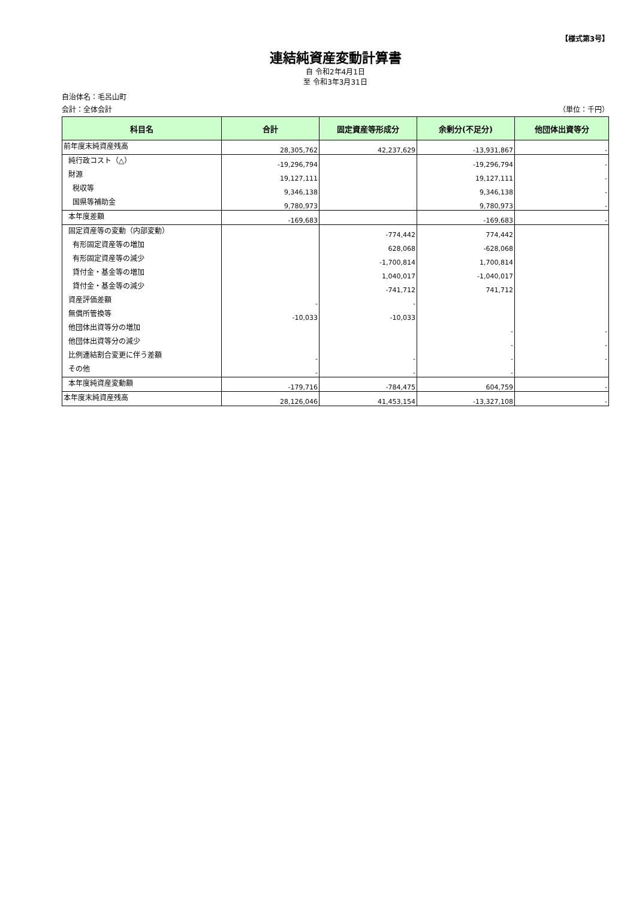【様式第3号】
連結純資産変動計算書
自 令和2年4月1日
至 令和3年3月31日
自治体名：毛呂山町
会計：全体会計 （単位：千円）
| 科目名 | 合計 | 固定資産等形成分 | 余剰分(不足分) | 他団体出資等分 |
| --- | --- | --- | --- | --- |
| 前年度末純資産残高 | 28,305,762 | 42,237,629 | -13,931,867 | - |
| 純行政コスト（△） | -19,296,794 | | -19,296,794 | - |
| 財源 | 19,127,111 | | 19,127,111 | - |
| 税収等 | 9,346,138 | | 9,346,138 | - |
| 国県等補助金 | 9,780,973 | | 9,780,973 | - |
| 本年度差額 | -169,683 | | -169,683 | - |
| 固定資産等の変動（内部変動） | | -774,442 | 774,442 | |
| 有形固定資産等の増加 | | 628,068 | -628,068 | |
| 有形固定資産等の減少 | | -1,700,814 | 1,700,814 | |
| 貸付金・基金等の増加 | | 1,040,017 | -1,040,017 | |
| 貸付金・基金等の減少 | | -741,712 | 741,712 | |
| 資産評価差額 | - | - | | |
| 無償所管換等 | -10,033 | -10,033 | | |
| 他団体出資等分の増加 | | | - | - |
| 他団体出資等分の減少 | | | - | - |
| 比例連結割合変更に伴う差額 | - | - | - | - |
| その他 | - | - | - | |
| 本年度純資産変動額 | -179,716 | -784,475 | 604,759 | - |
| 本年度末純資産残高 | 28,126,046 | 41,453,154 | -13,327,108 | - |